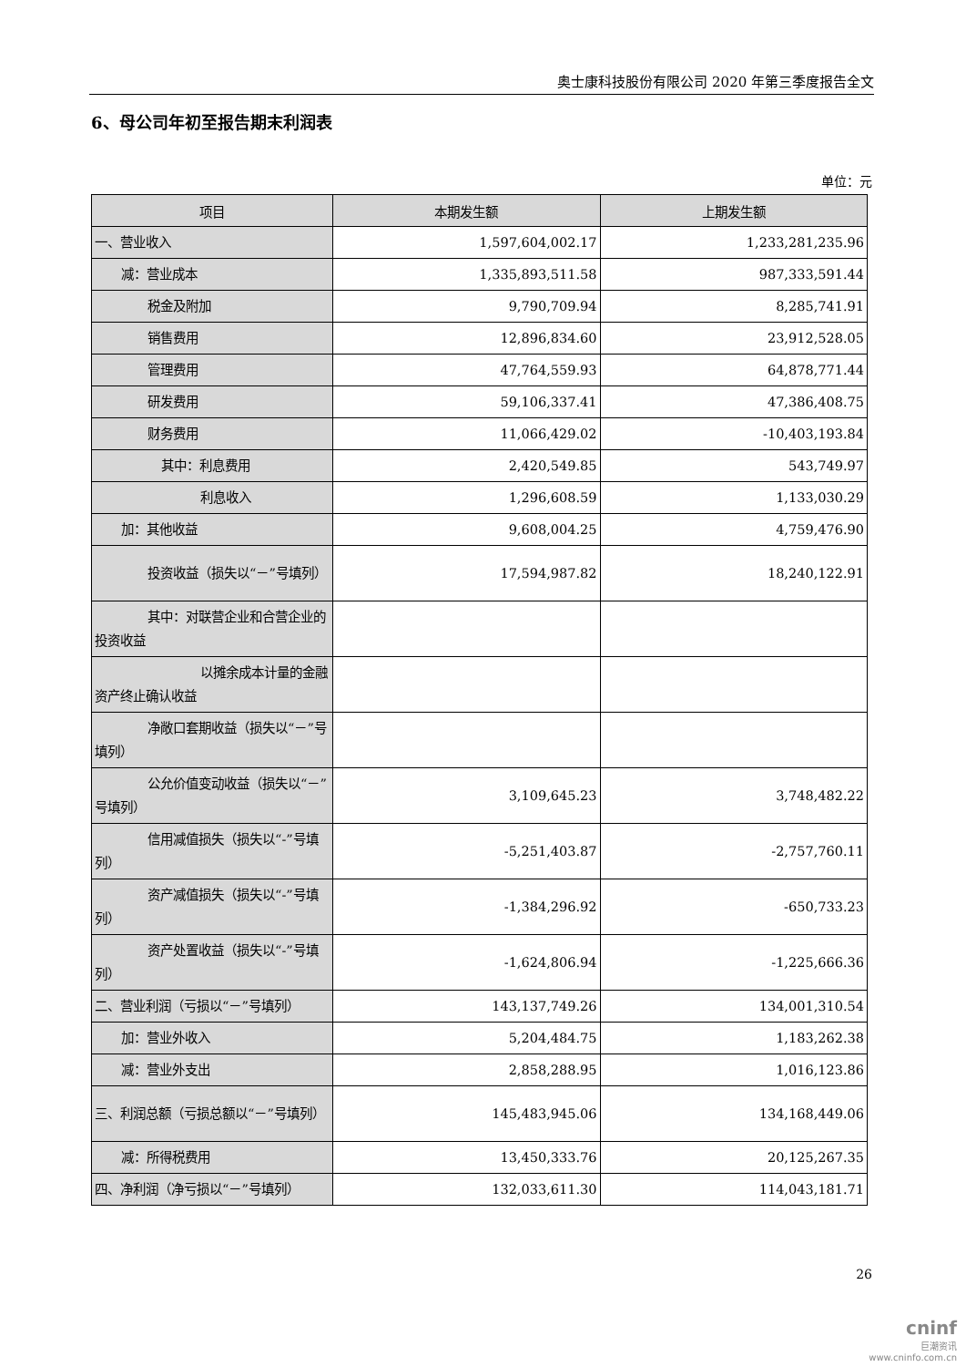奥士康科技股份有限公司 2020 年第三季度报告全文
6、母公司年初至报告期末利润表
单位：元
| 项目 | 本期发生额 | 上期发生额 |
| --- | --- | --- |
| 一、营业收入 | 1,597,604,002.17 | 1,233,281,235.96 |
| 减：营业成本 | 1,335,893,511.58 | 987,333,591.44 |
| 税金及附加 | 9,790,709.94 | 8,285,741.91 |
| 销售费用 | 12,896,834.60 | 23,912,528.05 |
| 管理费用 | 47,764,559.93 | 64,878,771.44 |
| 研发费用 | 59,106,337.41 | 47,386,408.75 |
| 财务费用 | 11,066,429.02 | -10,403,193.84 |
| 其中：利息费用 | 2,420,549.85 | 543,749.97 |
| 利息收入 | 1,296,608.59 | 1,133,030.29 |
| 加：其他收益 | 9,608,004.25 | 4,759,476.90 |
| 投资收益（损失以“－”号填列） | 17,594,987.82 | 18,240,122.91 |
| 其中：对联营企业和合营企业的投资收益 | | |
| 以摊余成本计量的金融资产终止确认收益 | | |
| 净敞口套期收益（损失以“－”号填列） | | |
| 公允价值变动收益（损失以“－”号填列） | 3,109,645.23 | 3,748,482.22 |
| 信用减值损失（损失以“-”号填列） | -5,251,403.87 | -2,757,760.11 |
| 资产减值损失（损失以“-”号填列） | -1,384,296.92 | -650,733.23 |
| 资产处置收益（损失以“-”号填列） | -1,624,806.94 | -1,225,666.36 |
| 二、营业利润（亏损以“－”号填列） | 143,137,749.26 | 134,001,310.54 |
| 加：营业外收入 | 5,204,484.75 | 1,183,262.38 |
| 减：营业外支出 | 2,858,288.95 | 1,016,123.86 |
| 三、利润总额（亏损总额以“－”号填列） | 145,483,945.06 | 134,168,449.06 |
| 减：所得税费用 | 13,450,333.76 | 20,125,267.35 |
| 四、净利润（净亏损以“－”号填列） | 132,033,611.30 | 114,043,181.71 |
26
cninf
巨潮资讯
www.cninfo.com.cn